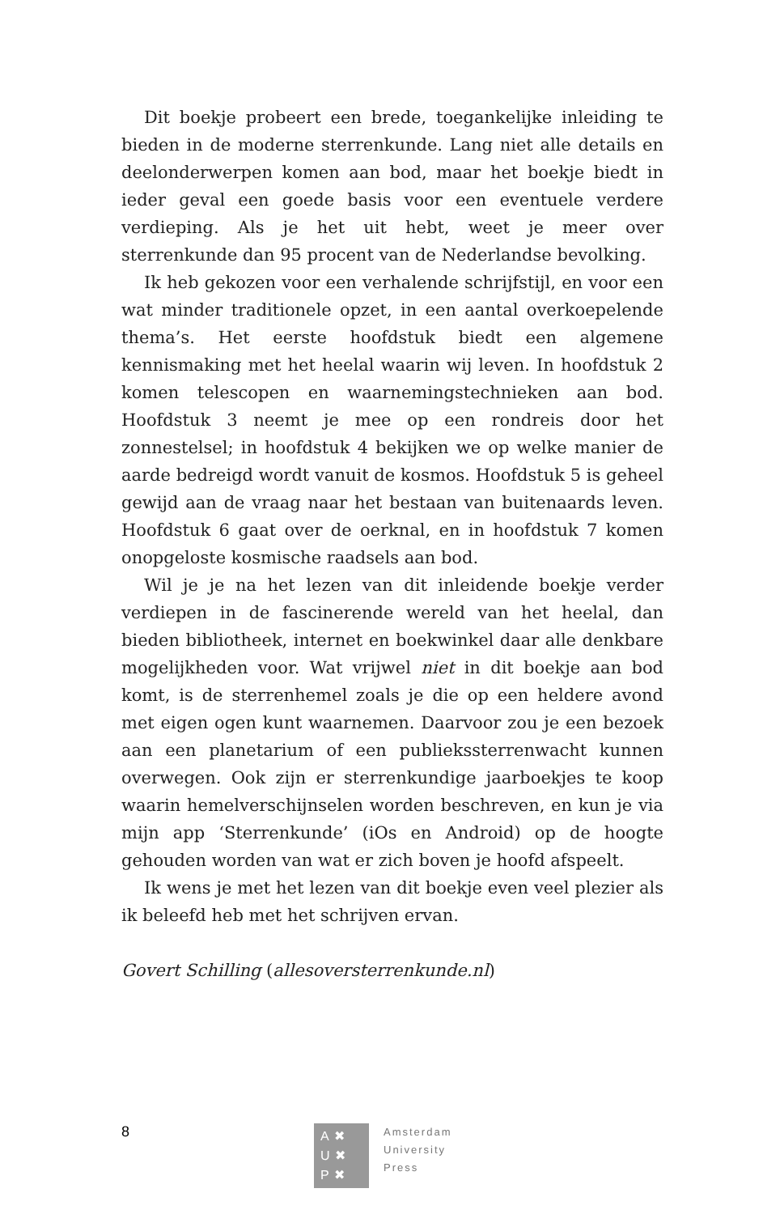Dit boekje probeert een brede, toegankelijke inleiding te bieden in de moderne sterrenkunde. Lang niet alle details en deelonderwerpen komen aan bod, maar het boekje biedt in ieder geval een goede basis voor een eventuele verdere verdieping. Als je het uit hebt, weet je meer over sterrenkunde dan 95 procent van de Nederlandse bevolking.
Ik heb gekozen voor een verhalende schrijfstijl, en voor een wat minder traditionele opzet, in een aantal overkoepelende thema’s. Het eerste hoofdstuk biedt een algemene kennismaking met het heelal waarin wij leven. In hoofdstuk 2 komen telescopen en waarnemingstechnieken aan bod. Hoofdstuk 3 neemt je mee op een rondreis door het zonnestelsel; in hoofdstuk 4 bekijken we op welke manier de aarde bedreigd wordt vanuit de kosmos. Hoofdstuk 5 is geheel gewijd aan de vraag naar het bestaan van buitenaards leven. Hoofdstuk 6 gaat over de oerknal, en in hoofdstuk 7 komen onopgeloste kosmische raadsels aan bod.
Wil je je na het lezen van dit inleidende boekje verder verdiepen in de fascinerende wereld van het heelal, dan bieden bibliotheek, internet en boekwinkel daar alle denkbare mogelijkheden voor. Wat vrijwel niet in dit boekje aan bod komt, is de sterrenhemel zoals je die op een heldere avond met eigen ogen kunt waarnemen. Daarvoor zou je een bezoek aan een planetarium of een publiekssterrenwacht kunnen overwegen. Ook zijn er sterrenkundige jaarboekjes te koop waarin hemelverschijnselen worden beschreven, en kun je via mijn app ‘Sterrenkunde’ (iOs en Android) op de hoogte gehouden worden van wat er zich boven je hoofd afspeelt.
Ik wens je met het lezen van dit boekje even veel plezier als ik beleefd heb met het schrijven ervan.
Govert Schilling (allesoversterrenkunde.nl)
8
A✖
U✖
P✖
Amsterdam
University
Press